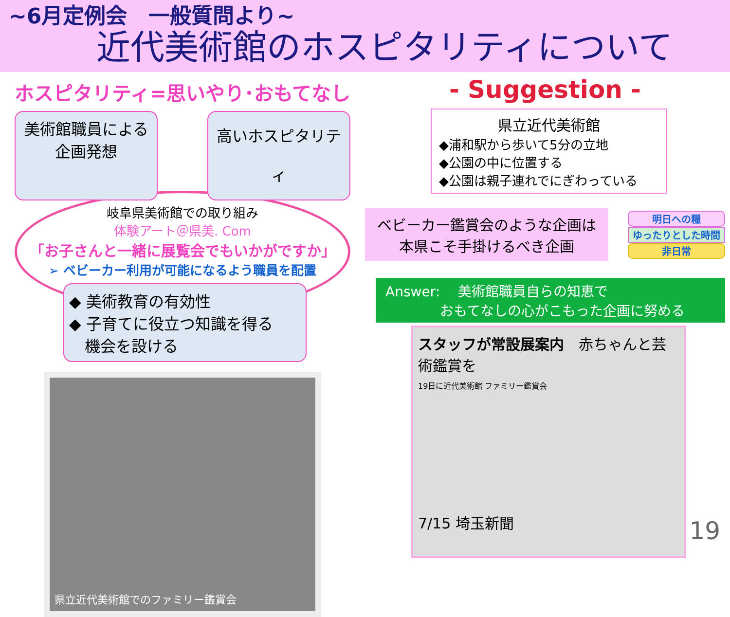~6月定例会　一般質問より~
近代美術館のホスピタリティについて
ホスピタリティ=思いやり･おもてなし
美術館職員による
企画発想
高いホスピタリティ
岐阜県美術館での取り組み
体験アート＠県美. Com
「お子さんと一緒に展覧会でもいかがですか」
➢ ベビーカー利用が可能になるよう職員を配置
◆ 美術教育の有効性
◆ 子育てに役立つ知識を得る
　機会を設ける
県立近代美術館でのファミリー鑑賞会
- Suggestion -
県立近代美術館
◆浦和駅から歩いて5分の立地
◆公園の中に位置する
◆公園は親子連れでにぎわっている
ベビーカー鑑賞会のような企画は
本県こそ手掛けるべき企画
明日への糧
ゆったりとした時間
非日常
Answer:　 美術館職員自らの知恵で
　　　　おもてなしの心がこもった企画に努める
スタッフが常設展案内　赤ちゃんと芸術鑑賞を
19日に近代美術館 ファミリー鑑賞会
7/15 埼玉新聞
19